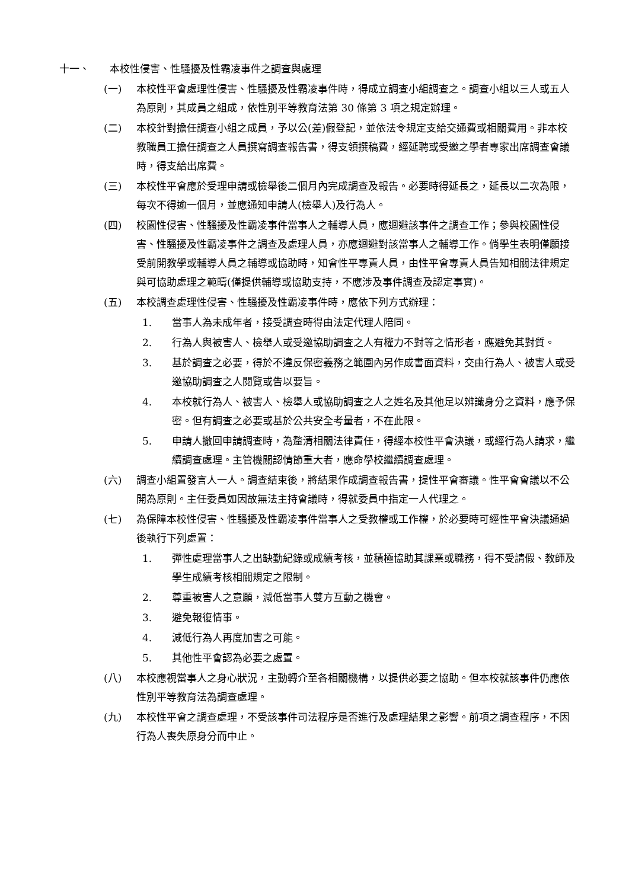十一、 本校性侵害、性騷擾及性霸凌事件之調查與處理
(一) 本校性平會處理性侵害、性騷擾及性霸凌事件時，得成立調查小組調查之。調查小組以三人或五人為原則，其成員之組成，依性別平等教育法第 30 條第 3 項之規定辦理。
(二) 本校針對擔任調查小組之成員，予以公(差)假登記，並依法令規定支給交通費或相關費用。非本校教職員工擔任調查之人員撰寫調查報告書，得支領撰稿費，經延聘或受邀之學者專家出席調查會議時，得支給出席費。
(三) 本校性平會應於受理申請或檢舉後二個月內完成調查及報告。必要時得延長之，延長以二次為限，每次不得逾一個月，並應通知申請人(檢舉人)及行為人。
(四) 校園性侵害、性騷擾及性霸凌事件當事人之輔導人員，應迴避該事件之調查工作；參與校園性侵害、性騷擾及性霸凌事件之調查及處理人員，亦應迴避對該當事人之輔導工作。倘學生表明僅願接受前開教學或輔導人員之輔導或協助時，知會性平專責人員，由性平會專責人員告知相關法律規定與可協助處理之範疇(僅提供輔導或協助支持，不應涉及事件調查及認定事實)。
(五) 本校調查處理性侵害、性騷擾及性霸凌事件時，應依下列方式辦理：
1. 當事人為未成年者，接受調查時得由法定代理人陪同。
2. 行為人與被害人、檢舉人或受邀協助調查之人有權力不對等之情形者，應避免其對質。
3. 基於調查之必要，得於不違反保密義務之範圍內另作成書面資料，交由行為人、被害人或受邀協助調查之人閱覽或告以要旨。
4. 本校就行為人、被害人、檢舉人或協助調查之人之姓名及其他足以辨識身分之資料，應予保密。但有調查之必要或基於公共安全考量者，不在此限。
5. 申請人撤回申請調查時，為釐清相關法律責任，得經本校性平會決議，或經行為人請求，繼續調查處理。主管機關認情節重大者，應命學校繼續調查處理。
(六) 調查小組置發言人一人。調查結束後，將結果作成調查報告書，提性平會審議。性平會會議以不公開為原則。主任委員如因故無法主持會議時，得就委員中指定一人代理之。
(七) 為保障本校性侵害、性騷擾及性霸凌事件當事人之受教權或工作權，於必要時可經性平會決議通過後執行下列處置：
1. 彈性處理當事人之出缺勤紀錄或成績考核，並積極協助其課業或職務，得不受請假、教師及學生成績考核相關規定之限制。
2. 尊重被害人之意願，減低當事人雙方互動之機會。
3. 避免報復情事。
4. 減低行為人再度加害之可能。
5. 其他性平會認為必要之處置。
(八) 本校應視當事人之身心狀況，主動轉介至各相關機構，以提供必要之協助。但本校就該事件仍應依性別平等教育法為調查處理。
(九) 本校性平會之調查處理，不受該事件司法程序是否進行及處理結果之影響。前項之調查程序，不因行為人喪失原身分而中止。